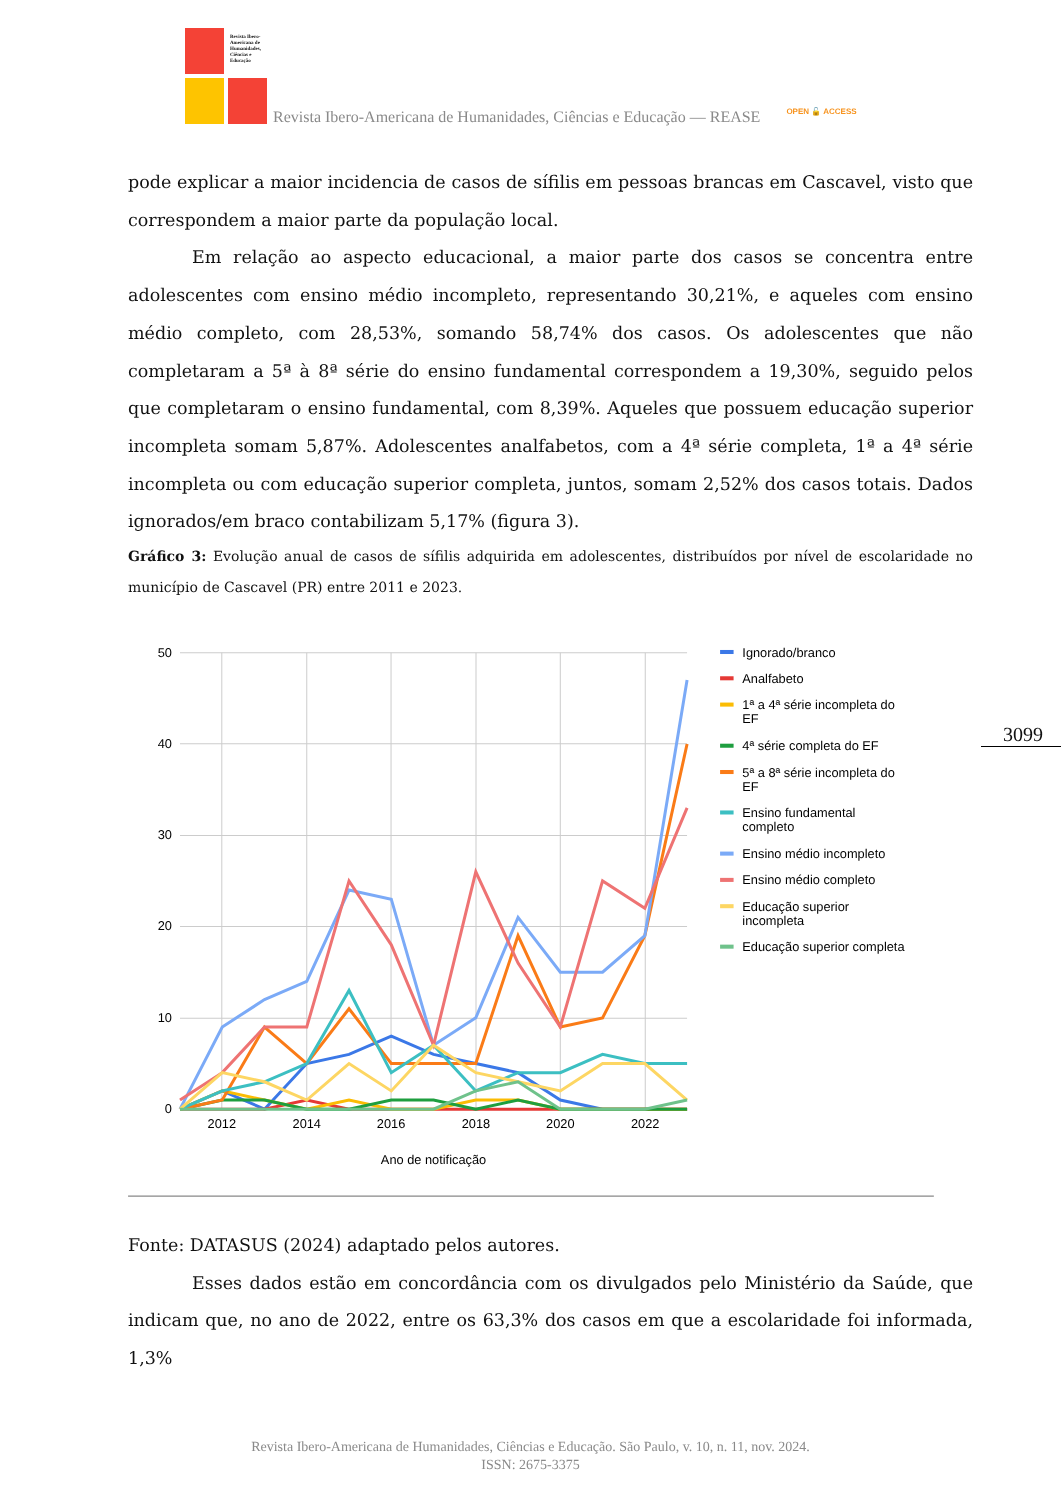Revista Ibero-Americana de Humanidades, Ciências e Educação
Revista Ibero-Americana de Humanidades, Ciências e Educação — REASE
OPEN 🔓 ACCESS
pode explicar a maior incidencia de casos de sífilis em pessoas brancas em Cascavel, visto que correspondem a maior parte da população local.
Em relação ao aspecto educacional, a maior parte dos casos se concentra entre adolescentes com ensino médio incompleto, representando 30,21%, e aqueles com ensino médio completo, com 28,53%, somando 58,74% dos casos. Os adolescentes que não completaram a 5ª à 8ª série do ensino fundamental correspondem a 19,30%, seguido pelos que completaram o ensino fundamental, com 8,39%. Aqueles que possuem educação superior incompleta somam 5,87%. Adolescentes analfabetos, com a 4ª série completa, 1ª a 4ª série incompleta ou com educação superior completa, juntos, somam 2,52% dos casos totais. Dados ignorados/em braco contabilizam 5,17% (figura 3).
Gráfico 3: Evolução anual de casos de sífilis adquirida em adolescentes, distribuídos por nível de escolaridade no município de Cascavel (PR) entre 2011 e 2023.
50
40
30
20
10
0
2012
2014
2016
2018
2020
2022
Ano de notificação
Ignorado/branco
Analfabeto
1ª a 4ª série incompleta do
EF
4ª série completa do EF
5ª a 8ª série incompleta do
EF
Ensino fundamental
completo
Ensino médio incompleto
Ensino médio completo
Educação superior
incompleta
Educação superior completa
3099
Fonte: DATASUS (2024) adaptado pelos autores.
Esses dados estão em concordância com os divulgados pelo Ministério da Saúde, que indicam que, no ano de 2022, entre os 63,3% dos casos em que a escolaridade foi informada, 1,3%
Revista Ibero-Americana de Humanidades, Ciências e Educação. São Paulo, v. 10, n. 11, nov. 2024.
ISSN: 2675-3375